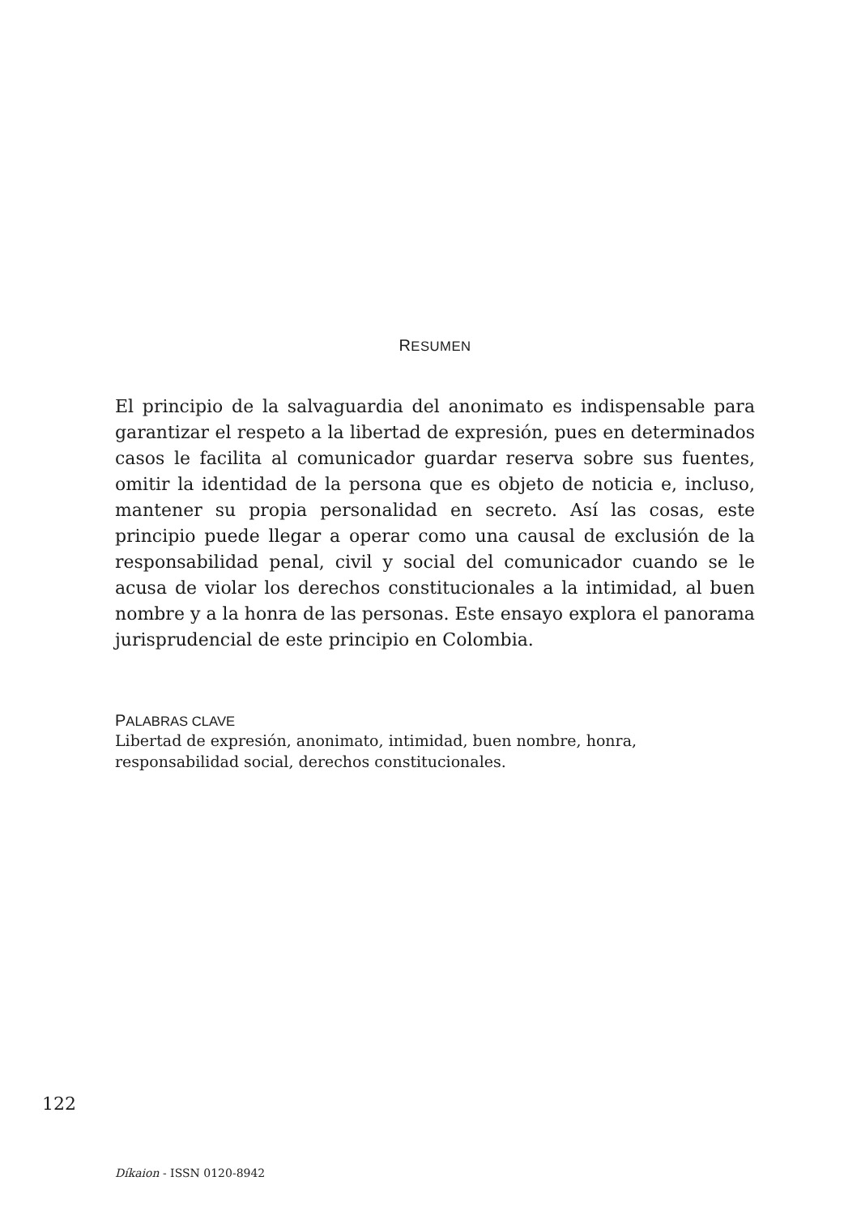RESUMEN
El principio de la salvaguardia del anonimato es indispensable para garantizar el respeto a la libertad de expresión, pues en determinados casos le facilita al comunicador guardar reserva sobre sus fuentes, omitir la identidad de la persona que es objeto de noticia e, incluso, mantener su propia personalidad en secreto. Así las cosas, este principio puede llegar a operar como una causal de exclusión de la responsabilidad penal, civil y social del comunicador cuando se le acusa de violar los derechos constitucionales a la intimidad, al buen nombre y a la honra de las personas. Este ensayo explora el panorama jurisprudencial de este principio en Colombia.
PALABRAS CLAVE
Libertad de expresión, anonimato, intimidad, buen nombre, honra, responsabilidad social, derechos constitucionales.
122
Díkaion - ISSN 0120-8942